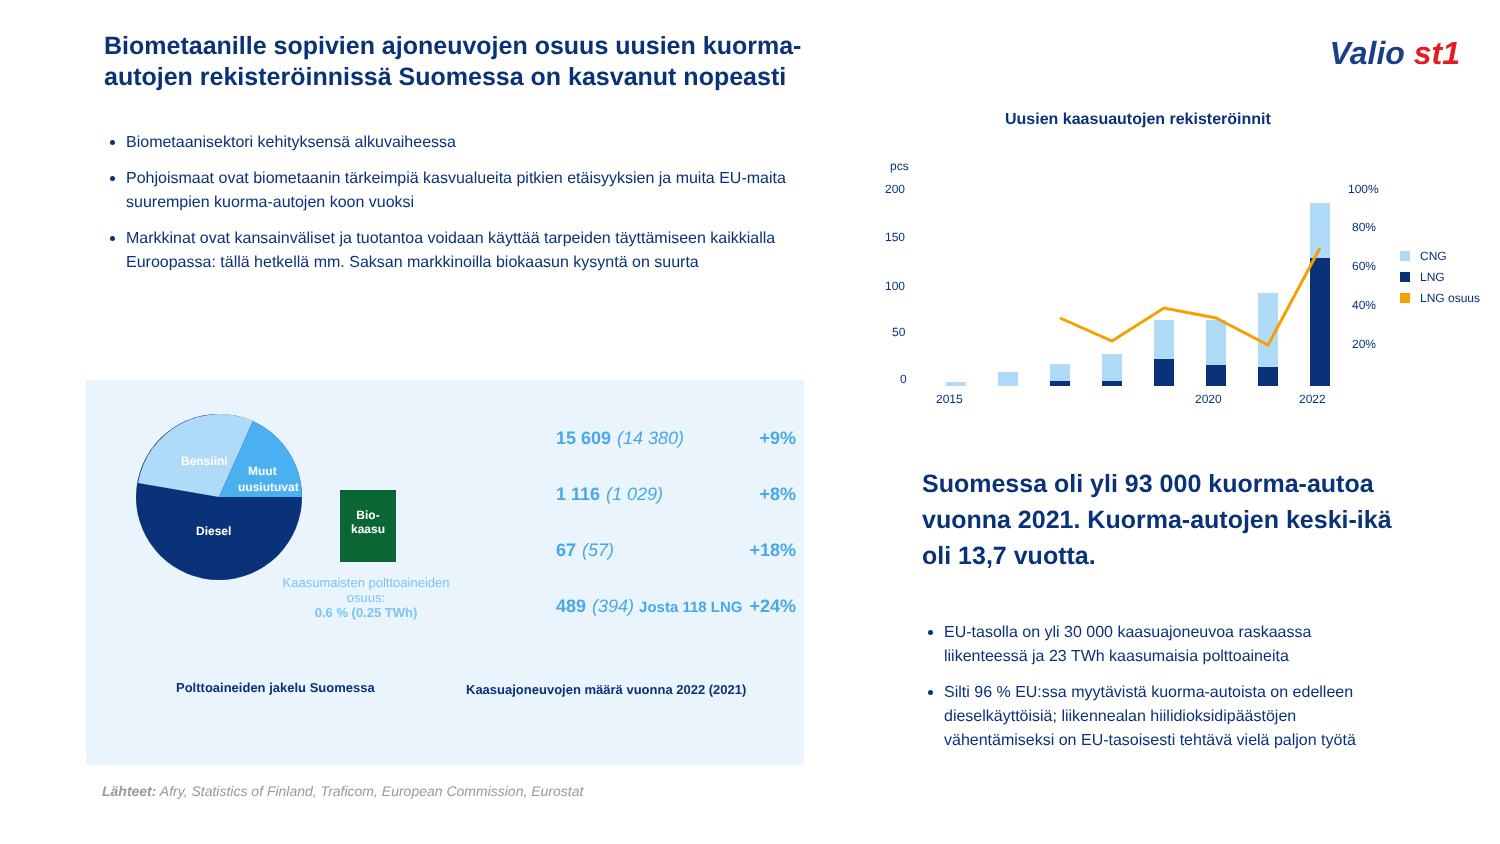Biometaanille sopivien ajoneuvojen osuus uusien kuorma-autojen rekisteröinnissä Suomessa on kasvanut nopeasti
Valio st1
Biometaanisektori kehityksensä alkuvaiheessa
Pohjoismaat ovat biometaanin tärkeimpiä kasvualueita pitkien etäisyyksien ja muita EU-maita suurempien kuorma-autojen koon vuoksi
Markkinat ovat kansainväliset ja tuotantoa voidaan käyttää tarpeiden täyttämiseen kaikkialla Euroopassa: tällä hetkellä mm. Saksan markkinoilla biokaasun kysyntä on suurta
Bensiini
Muut
uusiutuvat
Diesel
Bio-
kaasu
Kaasumaisten polttoaineiden osuus:
0.6 % (0.25 TWh)
15 609 (14 380) +9%
1 116 (1 029) +8%
67 (57) +18%
489 (394) Josta 118 LNG +24%
Polttoaineiden jakelu Suomessa
Kaasuajoneuvojen määrä vuonna 2022 (2021)
Lähteet: Afry, Statistics of Finland, Traficom, European Commission, Eurostat
Uusien kaasuautojen rekisteröinnit
pcs
200
150
100
50
0
100%
80%
60%
40%
20%
2015
2020
2022
CNG
LNG
LNG osuus
Suomessa oli yli 93 000 kuorma-autoa vuonna 2021. Kuorma-autojen keski-ikä oli 13,7 vuotta.
EU-tasolla on yli 30 000 kaasuajoneuvoa raskaassa liikenteessä ja 23 TWh kaasumaisia polttoaineita
Silti 96 % EU:ssa myytävistä kuorma-autoista on edelleen dieselkäyttöisiä; liikennealan hiilidioksidipäästöjen vähentämiseksi on EU-tasoisesti tehtävä vielä paljon työtä